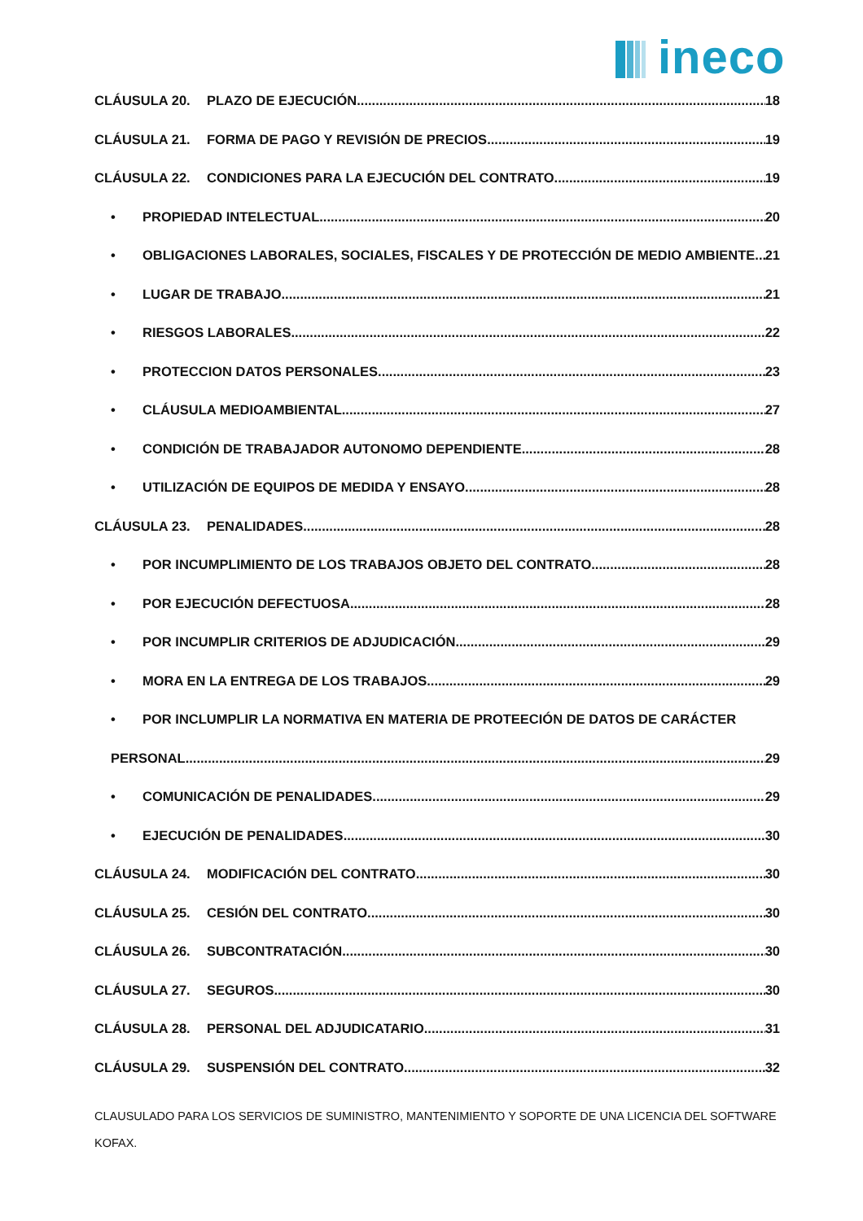ineco
CLÁUSULA 20. PLAZO DE EJECUCIÓN 18
CLÁUSULA 21. FORMA DE PAGO Y REVISIÓN DE PRECIOS 19
CLÁUSULA 22. CONDICIONES PARA LA EJECUCIÓN DEL CONTRATO 19
• PROPIEDAD INTELECTUAL 20
• OBLIGACIONES LABORALES, SOCIALES, FISCALES Y DE PROTECCIÓN DE MEDIO AMBIENTE 21
• LUGAR DE TRABAJO 21
• RIESGOS LABORALES 22
• PROTECCION DATOS PERSONALES 23
• CLÁUSULA MEDIOAMBIENTAL 27
• CONDICIÓN DE TRABAJADOR AUTONOMO DEPENDIENTE 28
• UTILIZACIÓN DE EQUIPOS DE MEDIDA Y ENSAYO 28
CLÁUSULA 23. PENALIDADES 28
• POR INCUMPLIMIENTO DE LOS TRABAJOS OBJETO DEL CONTRATO 28
• POR EJECUCIÓN DEFECTUOSA 28
• POR INCUMPLIR CRITERIOS DE ADJUDICACIÓN 29
• MORA EN LA ENTREGA DE LOS TRABAJOS 29
• POR INCLUMPLIR LA NORMATIVA EN MATERIA DE PROTEECIÓN DE DATOS DE CARÁCTER
PERSONAL 29
• COMUNICACIÓN DE PENALIDADES 29
• EJECUCIÓN DE PENALIDADES 30
CLÁUSULA 24. MODIFICACIÓN DEL CONTRATO 30
CLÁUSULA 25. CESIÓN DEL CONTRATO 30
CLÁUSULA 26. SUBCONTRATACIÓN 30
CLÁUSULA 27. SEGUROS 30
CLÁUSULA 28. PERSONAL DEL ADJUDICATARIO 31
CLÁUSULA 29. SUSPENSIÓN DEL CONTRATO 32
CLAUSULADO PARA LOS SERVICIOS DE SUMINISTRO, MANTENIMIENTO Y SOPORTE DE UNA LICENCIA DEL SOFTWARE KOFAX.